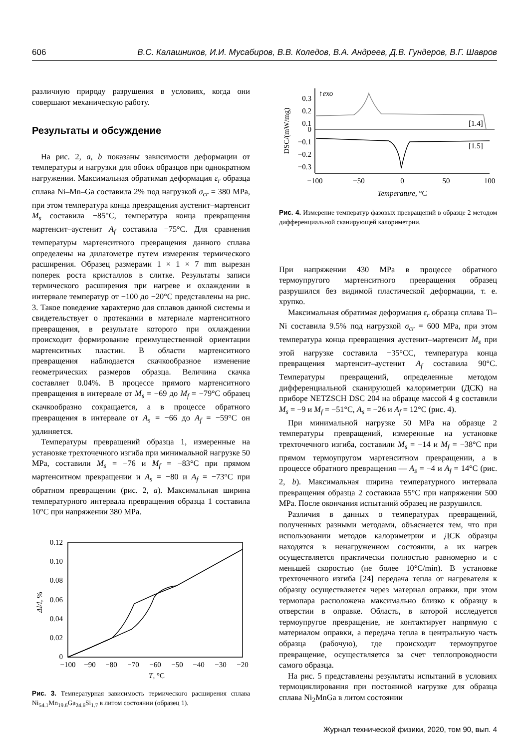606 В.С. Калашников, И.И. Мусабиров, В.В. Коледов, В.А. Андреев, Д.В. Гундеров, В.Г. Шавров
различную природу разрушения в условиях, когда они совершают механическую работу.
Результаты и обсуждение
На рис. 2, a, b показаны зависимости деформации от температуры и нагрузки для обоих образцов при однократном нагружении. Максимальная обратимая деформация ε<sub>r</sub> образца сплава Ni–Mn–Ga составила 2% под нагрузкой σ<sub>cr</sub> = 380 MPa, при этом температура конца превращения аустенит–мартенсит M<sub>s</sub> составила −85°C, температура конца превращения мартенсит–аустенит A<sub>f</sub> составила −75°C. Для сравнения температуры мартенситного превращения данного сплава определены на дилатометре путем измерения термического расширения. Образец размерами 1 × 1 × 7 mm вырезан поперек роста кристаллов в слитке. Результаты записи термического расширения при нагреве и охлаждении в интервале температур от −100 до −20°C представлены на рис. 3. Такое поведение характерно для сплавов данной системы и свидетельствует о протекании в материале мартенситного превращения, в результате которого при охлаждении происходит формирование преимущественной ориентации мартенситных пластин. В области мартенситного превращения наблюдается скачкообразное изменение геометрических размеров образца. Величина скачка составляет 0.04%. В процессе прямого мартенситного превращения в интервале от M<sub>s</sub> = −69 до M<sub>f</sub> = −79°C образец скачкообразно сокращается, а в процессе обратного превращения в интервале от A<sub>s</sub> = −66 до A<sub>f</sub> = −59°C он удлиняется.
Температуры превращений образца 1, измеренные на установке трехточечного изгиба при минимальной нагрузке 50 MPa, составили M<sub>s</sub> = −76 и M<sub>f</sub> = −83°C при прямом мартенситном превращении и A<sub>s</sub> = −80 и A<sub>f</sub> = −73°C при обратном превращении (рис. 2, a). Максимальная ширина температурного интервала превращения образца 1 составила 10°C при напряжении 380 MPa.
0.12
0.10
0.08
0.06
0.04
0.02
0
−100
−90
−80
−70
−60
−50
−40
−30
−20
T, °C
Δl/l, %
Рис. 3. Температурная зависимость термического расширения сплава Ni<sub>54.1</sub>Mn<sub>19.6</sub>Ga<sub>24.6</sub>Si<sub>1.7</sub> в литом состоянии (образец 1).
0.3
0.2
0.1
0
−0.1
−0.2
−0.3
↑exo
−100
−50
0
50
100
Temperature, °C
DSC/(mW/mg)
[1.4]
[1.5]
Рис. 4. Измерение температур фазовых превращений в образце 2 методом дифференциальной сканирующей калориметрии.
При напряжении 430 MPa в процессе обратного термоупругого мартенситного превращения образец разрушился без видимой пластической деформации, т. е. хрупко.
Максимальная обратимая деформация ε<sub>r</sub> образца сплава Ti–Ni составила 9.5% под нагрузкой σ<sub>cr</sub> = 600 MPa, при этом температура конца превращения аустенит–мартенсит M<sub>s</sub> при этой нагрузке составила −35°CC, температура конца превращения мартенсит–аустенит A<sub>f</sub> составила 90°C. Температуры превращений, определенные методом дифференциальной сканирующей калориметрии (ДСК) на приборе NETZSCH DSC 204 на образце массой 4 g составили M<sub>s</sub> = −9 и M<sub>f</sub> = −51°C, A<sub>s</sub> = −26 и A<sub>f</sub> = 12°C (рис. 4).
При минимальной нагрузке 50 MPa на образце 2 температуры превращений, измеренные на установке трехточечного изгиба, составили M<sub>s</sub> = −14 и M<sub>f</sub> = −38°C при прямом термоупругом мартенситном превращении, а в процессе обратного превращения — A<sub>s</sub> = −4 и A<sub>f</sub> = 14°C (рис. 2, b). Максимальная ширина температурного интервала превращения образца 2 составила 55°C при напряжении 500 MPa. После окончания испытаний образец не разрушился.
Различия в данных о температурах превращений, полученных разными методами, объясняется тем, что при использовании методов калориметрии и ДСК образцы находятся в ненагруженном состоянии, а их нагрев осуществляется практически полностью равномерно и с меньшей скоростью (не более 10°C/min). В установке трехточечного изгиба [24] передача тепла от нагревателя к образцу осуществляется через материал оправки, при этом термопара расположена максимально близко к образцу в отверстии в оправке. Область, в которой исследуется термоупругое превращение, не контактирует напрямую с материалом оправки, а передача тепла в центральную часть образца (рабочую), где происходит термоупругое превращение, осуществляется за счет теплопроводности самого образца.
На рис. 5 представлены результаты испытаний в условиях термоциклирования при постоянной нагрузке для образца сплава Ni<sub>2</sub>MnGa в литом состоянии
Журнал технической физики, 2020, том 90, вып. 4